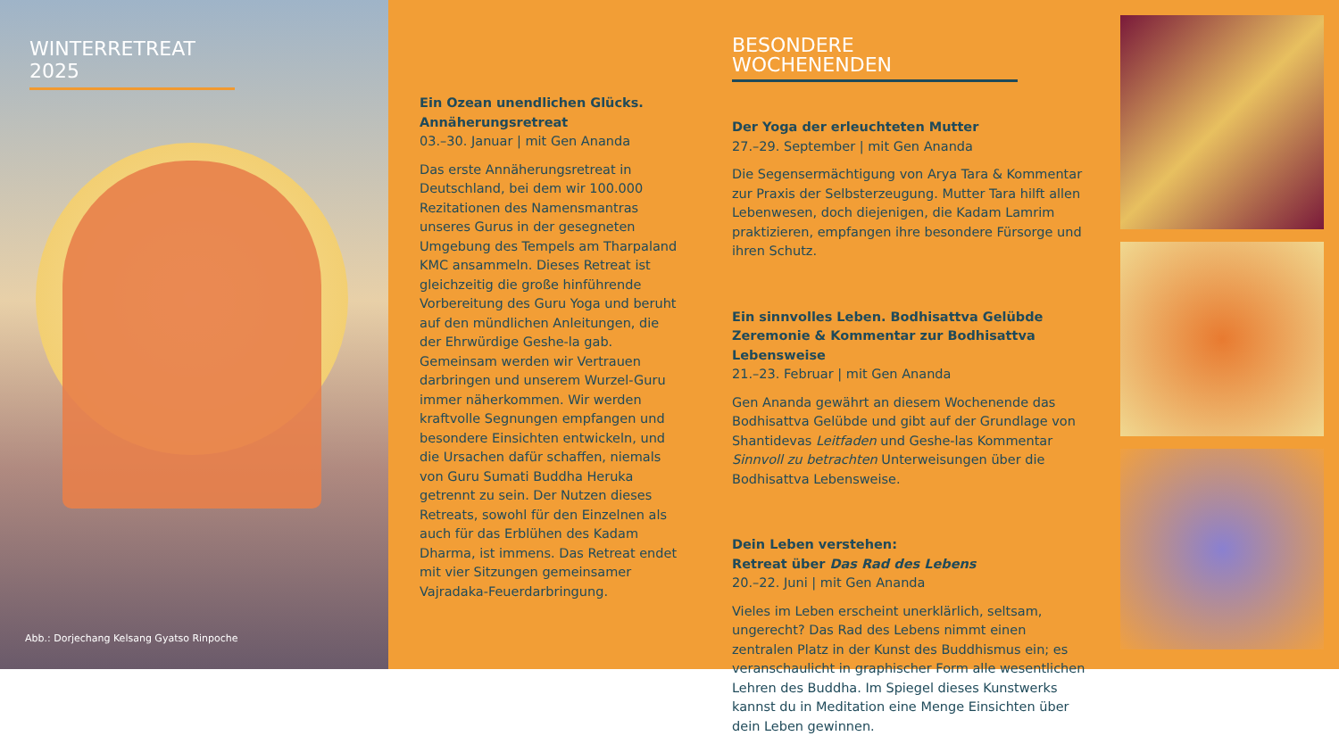WINTERRETREAT 2025
Abb.: Dorjechang Kelsang Gyatso Rinpoche
Ein Ozean unendlichen Glücks.
Annäherungsretreat
03.–30. Januar | mit Gen Ananda
Das erste Annäherungsretreat in Deutschland, bei dem wir 100.000 Rezitationen des Namensmantras unseres Gurus in der gesegneten Umgebung des Tempels am Tharpaland KMC ansammeln. Dieses Retreat ist gleichzeitig die große hinführende Vorbereitung des Guru Yoga und beruht auf den mündlichen Anleitungen, die der Ehrwürdige Geshe-la gab. Gemeinsam werden wir Vertrauen darbringen und unserem Wurzel-Guru immer näherkommen. Wir werden kraftvolle Segnungen empfangen und besondere Einsichten entwickeln, und die Ursachen dafür schaffen, niemals von Guru Sumati Buddha Heruka getrennt zu sein. Der Nutzen dieses Retreats, sowohl für den Einzelnen als auch für das Erblühen des Kadam Dharma, ist immens. Das Retreat endet mit vier Sitzungen gemeinsamer Vajradaka-Feuerdarbringung.
BESONDERE WOCHENENDEN
Der Yoga der erleuchteten Mutter
27.–29. September | mit Gen Ananda
Die Segensermächtigung von Arya Tara & Kommentar zur Praxis der Selbsterzeugung. Mutter Tara hilft allen Lebenwesen, doch diejenigen, die Kadam Lamrim praktizieren, empfangen ihre besondere Fürsorge und ihren Schutz.
Ein sinnvolles Leben. Bodhisattva Gelübde Zeremonie & Kommentar zur Bodhisattva Lebensweise
21.–23. Februar | mit Gen Ananda
Gen Ananda gewährt an diesem Wochenende das Bodhisattva Gelübde und gibt auf der Grundlage von Shantidevas Leitfaden und Geshe-las Kommentar Sinnvoll zu betrachten Unterweisungen über die Bodhisattva Lebensweise.
Dein Leben verstehen:
Retreat über Das Rad des Lebens
20.–22. Juni | mit Gen Ananda
Vieles im Leben erscheint unerklärlich, seltsam, ungerecht? Das Rad des Lebens nimmt einen zentralen Platz in der Kunst des Buddhismus ein; es veranschaulicht in graphischer Form alle wesentlichen Lehren des Buddha. Im Spiegel dieses Kunstwerks kannst du in Meditation eine Menge Einsichten über dein Leben gewinnen.